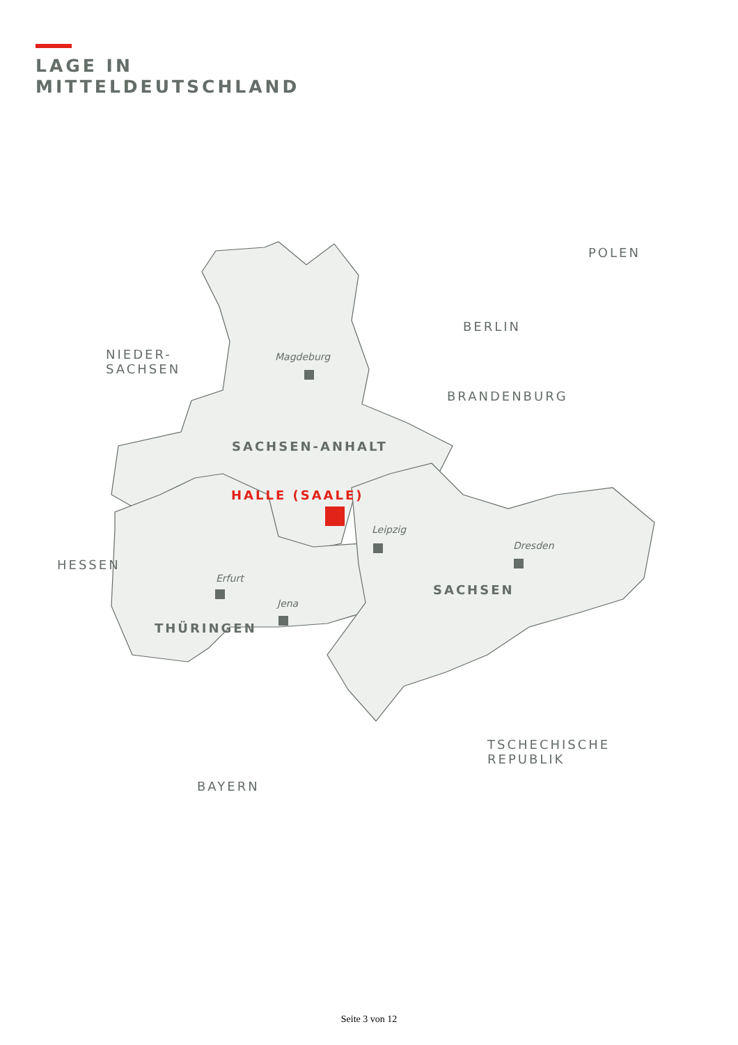LAGE IN
MITTELDEUTSCHLAND
POLEN
BERLIN
NIEDER-
SACHSEN
Magdeburg
BRANDENBURG
SACHSEN-ANHALT
HALLE (SAALE)
Leipzig
Dresden
HESSEN
Erfurt
SACHSEN
Jena
THÜRINGEN
TSCHECHISCHE
REPUBLIK
BAYERN
Seite 3 von 12